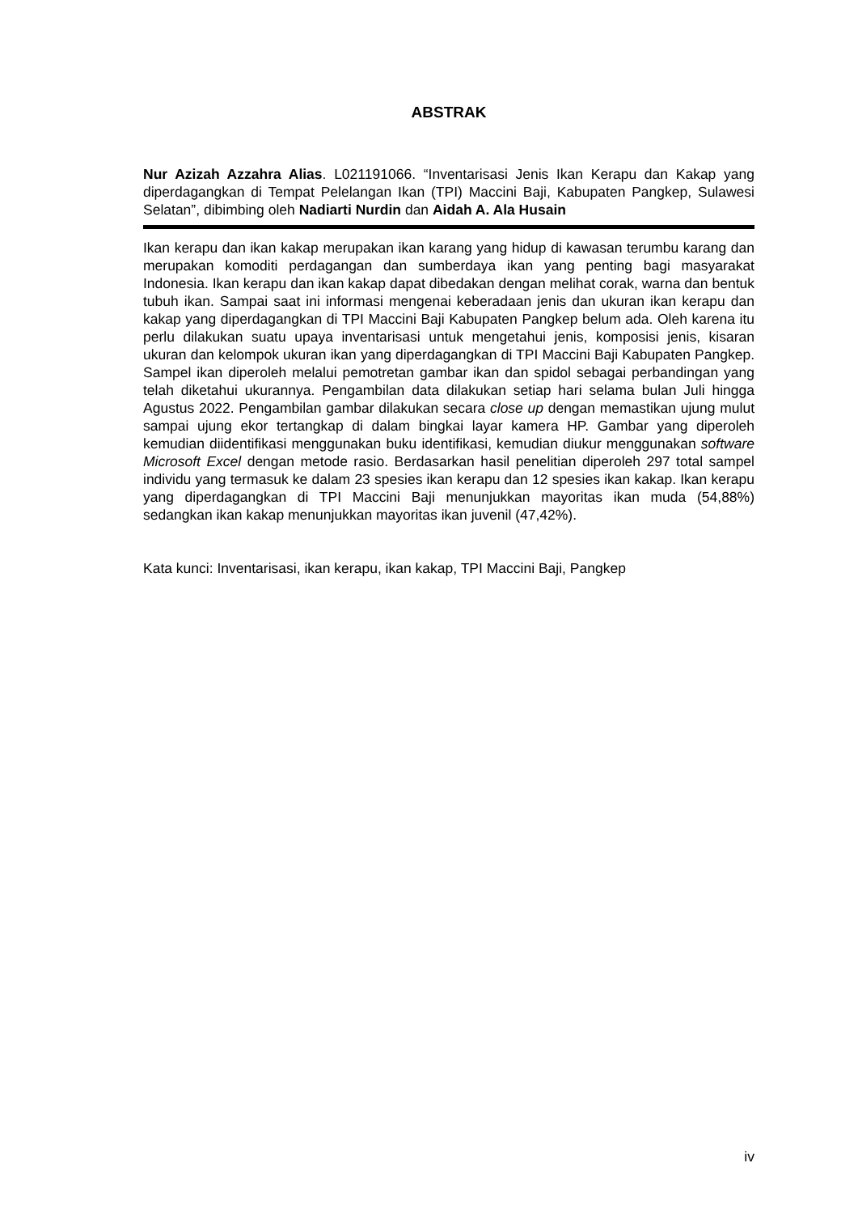ABSTRAK
Nur Azizah Azzahra Alias. L021191066. “Inventarisasi Jenis Ikan Kerapu dan Kakap yang diperdagangkan di Tempat Pelelangan Ikan (TPI) Maccini Baji, Kabupaten Pangkep, Sulawesi Selatan”, dibimbing oleh Nadiarti Nurdin dan Aidah A. Ala Husain
Ikan kerapu dan ikan kakap merupakan ikan karang yang hidup di kawasan terumbu karang dan merupakan komoditi perdagangan dan sumberdaya ikan yang penting bagi masyarakat Indonesia. Ikan kerapu dan ikan kakap dapat dibedakan dengan melihat corak, warna dan bentuk tubuh ikan. Sampai saat ini informasi mengenai keberadaan jenis dan ukuran ikan kerapu dan kakap yang diperdagangkan di TPI Maccini Baji Kabupaten Pangkep belum ada. Oleh karena itu perlu dilakukan suatu upaya inventarisasi untuk mengetahui jenis, komposisi jenis, kisaran ukuran dan kelompok ukuran ikan yang diperdagangkan di TPI Maccini Baji Kabupaten Pangkep. Sampel ikan diperoleh melalui pemotretan gambar ikan dan spidol sebagai perbandingan yang telah diketahui ukurannya. Pengambilan data dilakukan setiap hari selama bulan Juli hingga Agustus 2022. Pengambilan gambar dilakukan secara close up dengan memastikan ujung mulut sampai ujung ekor tertangkap di dalam bingkai layar kamera HP. Gambar yang diperoleh kemudian diidentifikasi menggunakan buku identifikasi, kemudian diukur menggunakan software Microsoft Excel dengan metode rasio. Berdasarkan hasil penelitian diperoleh 297 total sampel individu yang termasuk ke dalam 23 spesies ikan kerapu dan 12 spesies ikan kakap. Ikan kerapu yang diperdagangkan di TPI Maccini Baji menunjukkan mayoritas ikan muda (54,88%) sedangkan ikan kakap menunjukkan mayoritas ikan juvenil (47,42%).
Kata kunci: Inventarisasi, ikan kerapu, ikan kakap, TPI Maccini Baji, Pangkep
iv